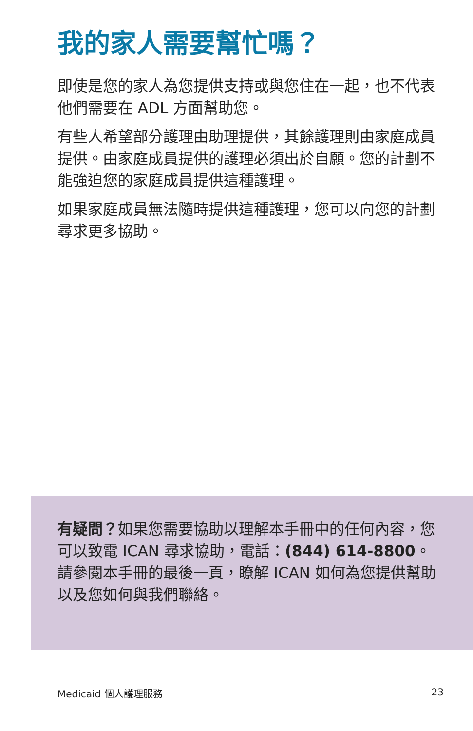我的家人需要幫忙嗎？
即使是您的家人為您提供支持或與您住在一起，也不代表他們需要在 ADL 方面幫助您。
有些人希望部分護理由助理提供，其餘護理則由家庭成員提供。由家庭成員提供的護理必須出於自願。您的計劃不能強迫您的家庭成員提供這種護理。
如果家庭成員無法隨時提供這種護理，您可以向您的計劃尋求更多協助。
有疑問？如果您需要協助以理解本手冊中的任何內容，您可以致電 ICAN 尋求協助，電話：(844) 614-8800。請參閱本手冊的最後一頁，瞭解 ICAN 如何為您提供幫助以及您如何與我們聯絡。
Medicaid 個人護理服務 23